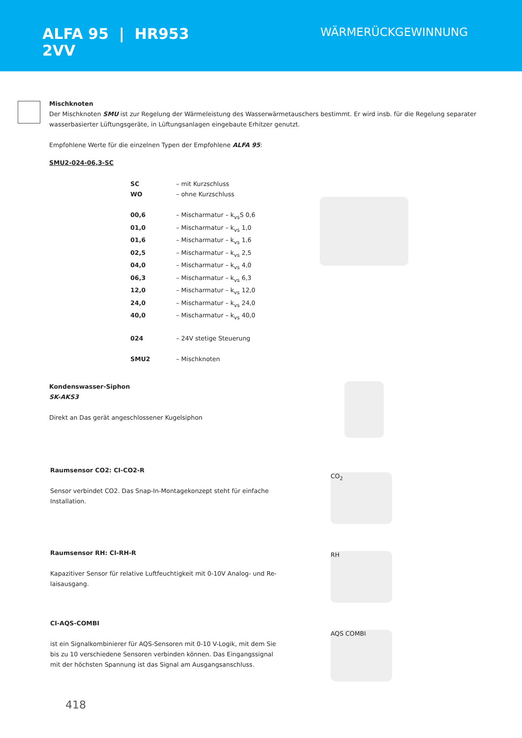ALFA 95 | HR953
2VV
WÄRMERÜCKGEWINNUNG
Mischknoten
Der Mischknoten SMU ist zur Regelung der Wärmeleistung des Wasserwärmetauschers bestimmt. Er wird insb. für die Regelung separater wasserbasierter Lüftungsgeräte, in Lüftungsanlagen eingebaute Erhitzer genutzt.
Empfohlene Werte für die einzelnen Typen der Empfohlene ALFA 95:
SMU2-024-06,3-SC
SC – mit Kurzschluss WO – ohne Kurzschluss 00,6 – Mischarmatur – k<sub>vs</sub>S 0,6 01,0 – Mischarmatur – k<sub>vs</sub> 1,0 01,6 – Mischarmatur – k<sub>vs</sub> 1,6 02,5 – Mischarmatur – k<sub>vs</sub> 2,5 04,0 – Mischarmatur – k<sub>vs</sub> 4,0 06,3 – Mischarmatur – k<sub>vs</sub> 6,3 12,0 – Mischarmatur – k<sub>vs</sub> 12,0 24,0 – Mischarmatur – k<sub>vs</sub> 24,0 40,0 – Mischarmatur – k<sub>vs</sub> 40,0 024 – 24V stetige Steuerung SMU2 – Mischknoten
Kondenswasser-Siphon
SK-AKS3
Direkt an Das gerät angeschlossener Kugelsiphon
Raumsensor CO2: CI-CO2-R
Sensor verbindet CO2. Das Snap-In-Montagekonzept steht für einfache Installation.
CO<sub>2</sub>
Raumsensor RH: CI-RH-R
Kapazitiver Sensor für relative Luftfeuchtigkeit mit 0-10V Analog- und Re-laisausgang.
RH
CI-AQS-COMBI
ist ein Signalkombinierer für AQS-Sensoren mit 0-10 V-Logik, mit dem Sie bis zu 10 verschiedene Sensoren verbinden können. Das Eingangssignal mit der höchsten Spannung ist das Signal am Ausgangsanschluss.
AQS COMBI
418